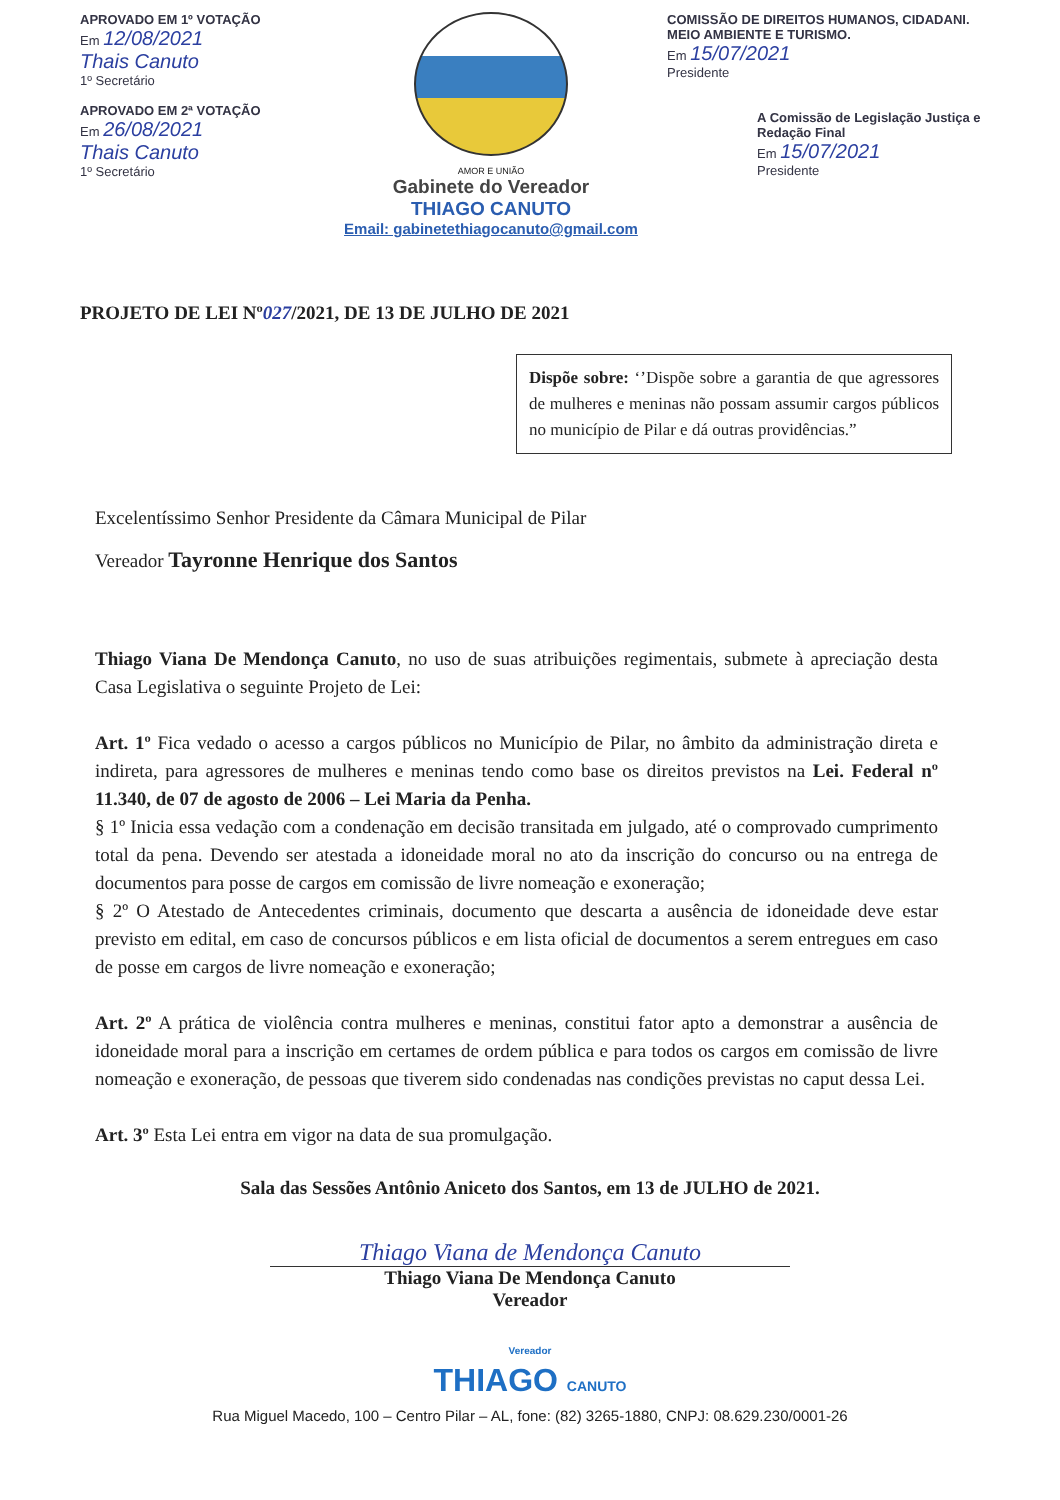APROVADO EM 1º VOTAÇÃO
Em 12/08/2021
Thais Canuto
1º Secretário
APROVADO EM 2ª VOTAÇÃO
Em 26/08/2021
Thais Canuto
1º Secretário
AMOR E UNIÃO
Gabinete do Vereador
THIAGO CANUTO
Email: gabinetethiagocanuto@gmail.com
COMISSÃO DE DIREITOS HUMANOS, CIDADANI. MEIO AMBIENTE E TURISMO.
Em 15/07/2021
Presidente
A Comissão de Legislação Justiça e Redação Final
Em 15/07/2021
Presidente
PROJETO DE LEI Nº027/2021, DE 13 DE JULHO DE 2021
Dispõe sobre: ‘’Dispõe sobre a garantia de que agressores de mulheres e meninas não possam assumir cargos públicos no município de Pilar e dá outras providências.”
Excelentíssimo Senhor Presidente da Câmara Municipal de Pilar
Vereador Tayronne Henrique dos Santos
Thiago Viana De Mendonça Canuto, no uso de suas atribuições regimentais, submete à apreciação desta Casa Legislativa o seguinte Projeto de Lei:
Art. 1º Fica vedado o acesso a cargos públicos no Município de Pilar, no âmbito da administração direta e indireta, para agressores de mulheres e meninas tendo como base os direitos previstos na Lei. Federal nº 11.340, de 07 de agosto de 2006 – Lei Maria da Penha.
§ 1º Inicia essa vedação com a condenação em decisão transitada em julgado, até o comprovado cumprimento total da pena. Devendo ser atestada a idoneidade moral no ato da inscrição do concurso ou na entrega de documentos para posse de cargos em comissão de livre nomeação e exoneração;
§ 2º O Atestado de Antecedentes criminais, documento que descarta a ausência de idoneidade deve estar previsto em edital, em caso de concursos públicos e em lista oficial de documentos a serem entregues em caso de posse em cargos de livre nomeação e exoneração;
Art. 2º A prática de violência contra mulheres e meninas, constitui fator apto a demonstrar a ausência de idoneidade moral para a inscrição em certames de ordem pública e para todos os cargos em comissão de livre nomeação e exoneração, de pessoas que tiverem sido condenadas nas condições previstas no caput dessa Lei.
Art. 3º Esta Lei entra em vigor na data de sua promulgação.
Sala das Sessões Antônio Aniceto dos Santos, em 13 de JULHO de 2021.
Thiago Viana de Mendonça Canuto
Thiago Viana De Mendonça Canuto
Vereador
Vereador
THIAGO CANUTO
Rua Miguel Macedo, 100 – Centro Pilar – AL, fone: (82) 3265-1880, CNPJ: 08.629.230/0001-26